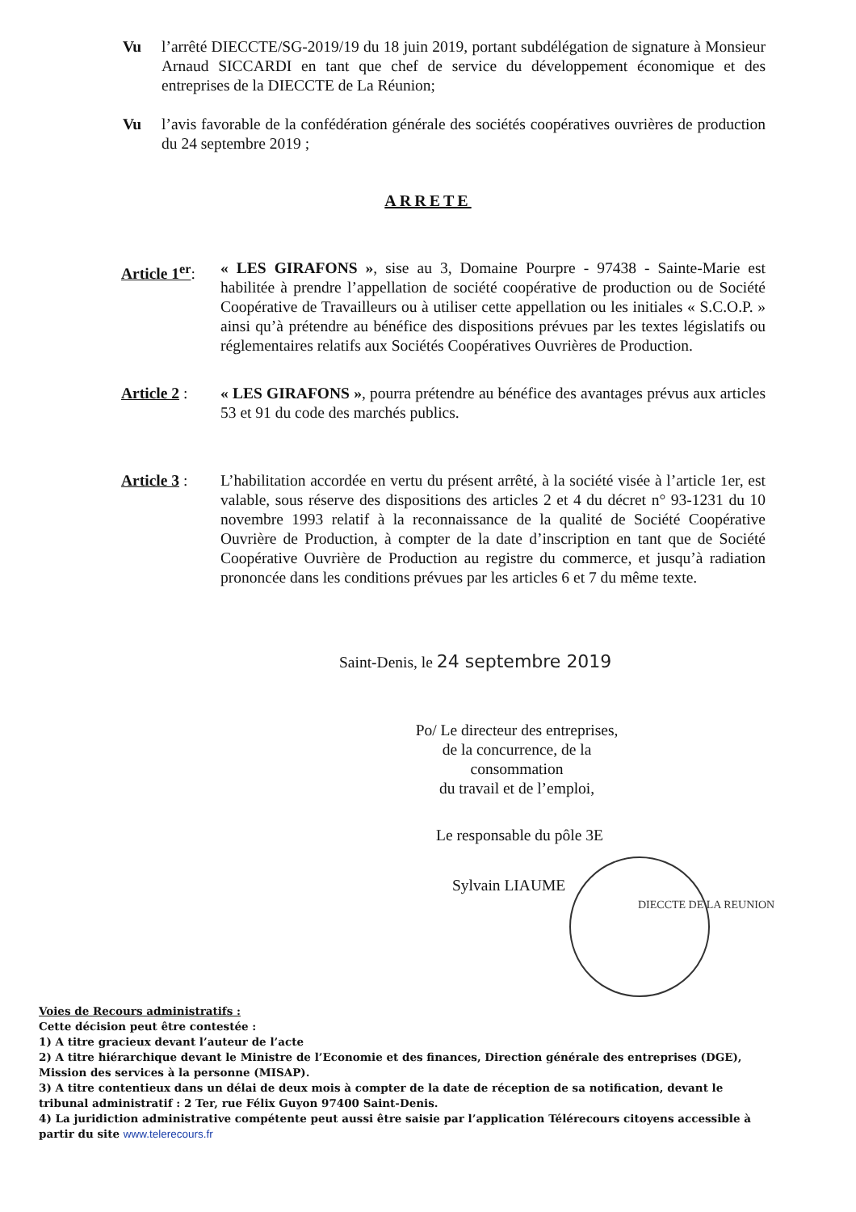Vu l’arrêté DIECCTE/SG-2019/19 du 18 juin 2019, portant subdélégation de signature à Monsieur Arnaud SICCARDI en tant que chef de service du développement économique et des entreprises de la DIECCTE de La Réunion;
Vu l’avis favorable de la confédération générale des sociétés coopératives ouvrières de production du 24 septembre 2019 ;
ARRETE
Article 1<sup>er</sup>:
« LES GIRAFONS », sise au 3, Domaine Pourpre - 97438 - Sainte-Marie est habilitée à prendre l’appellation de société coopérative de production ou de Société Coopérative de Travailleurs ou à utiliser cette appellation ou les initiales « S.C.O.P. » ainsi qu’à prétendre au bénéfice des dispositions prévues par les textes législatifs ou réglementaires relatifs aux Sociétés Coopératives Ouvrières de Production.
Article 2 :
« LES GIRAFONS », pourra prétendre au bénéfice des avantages prévus aux articles 53 et 91 du code des marchés publics.
Article 3 :
L’habilitation accordée en vertu du présent arrêté, à la société visée à l’article 1er, est valable, sous réserve des dispositions des articles 2 et 4 du décret n° 93-1231 du 10 novembre 1993 relatif à la reconnaissance de la qualité de Société Coopérative Ouvrière de Production, à compter de la date d’inscription en tant que de Société Coopérative Ouvrière de Production au registre du commerce, et jusqu’à radiation prononcée dans les conditions prévues par les articles 6 et 7 du même texte.
Saint-Denis, le 24 septembre 2019
Po/ Le directeur des entreprises,
de la concurrence, de la consommation
du travail et de l’emploi,
Le responsable du pôle 3E
Sylvain LIAUME
DIECCTE DE LA REUNION
Voies de Recours administratifs :
Cette décision peut être contestée :
1) A titre gracieux devant l’auteur de l’acte
2) A titre hiérarchique devant le Ministre de l’Economie et des finances, Direction générale des entreprises (DGE), Mission des services à la personne (MISAP).
3) A titre contentieux dans un délai de deux mois à compter de la date de réception de sa notification, devant le tribunal administratif : 2 Ter, rue Félix Guyon 97400 Saint-Denis.
4) La juridiction administrative compétente peut aussi être saisie par l’application Télérecours citoyens accessible à partir du site www.telerecours.fr